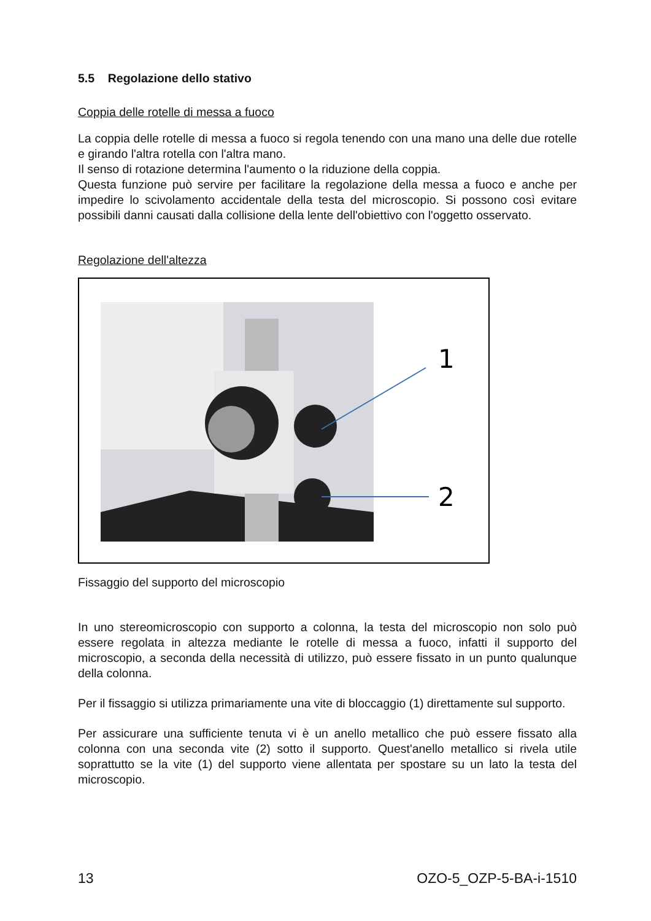5.5 Regolazione dello stativo
Coppia delle rotelle di messa a fuoco
La coppia delle rotelle di messa a fuoco si regola tenendo con una mano una delle due rotelle e girando l'altra rotella con l'altra mano.
Il senso di rotazione determina l'aumento o la riduzione della coppia.
Questa funzione può servire per facilitare la regolazione della messa a fuoco e anche per impedire lo scivolamento accidentale della testa del microscopio. Si possono così evitare possibili danni causati dalla collisione della lente dell'obiettivo con l'oggetto osservato.
Regolazione dell'altezza
1
2
Fissaggio del supporto del microscopio
In uno stereomicroscopio con supporto a colonna, la testa del microscopio non solo può essere regolata in altezza mediante le rotelle di messa a fuoco, infatti il supporto del microscopio, a seconda della necessità di utilizzo, può essere fissato in un punto qualunque della colonna.
Per il fissaggio si utilizza primariamente una vite di bloccaggio (1) direttamente sul supporto.
Per assicurare una sufficiente tenuta vi è un anello metallico che può essere fissato alla colonna con una seconda vite (2) sotto il supporto. Quest'anello metallico si rivela utile soprattutto se la vite (1) del supporto viene allentata per spostare su un lato la testa del microscopio.
13 OZO-5_OZP-5-BA-i-1510